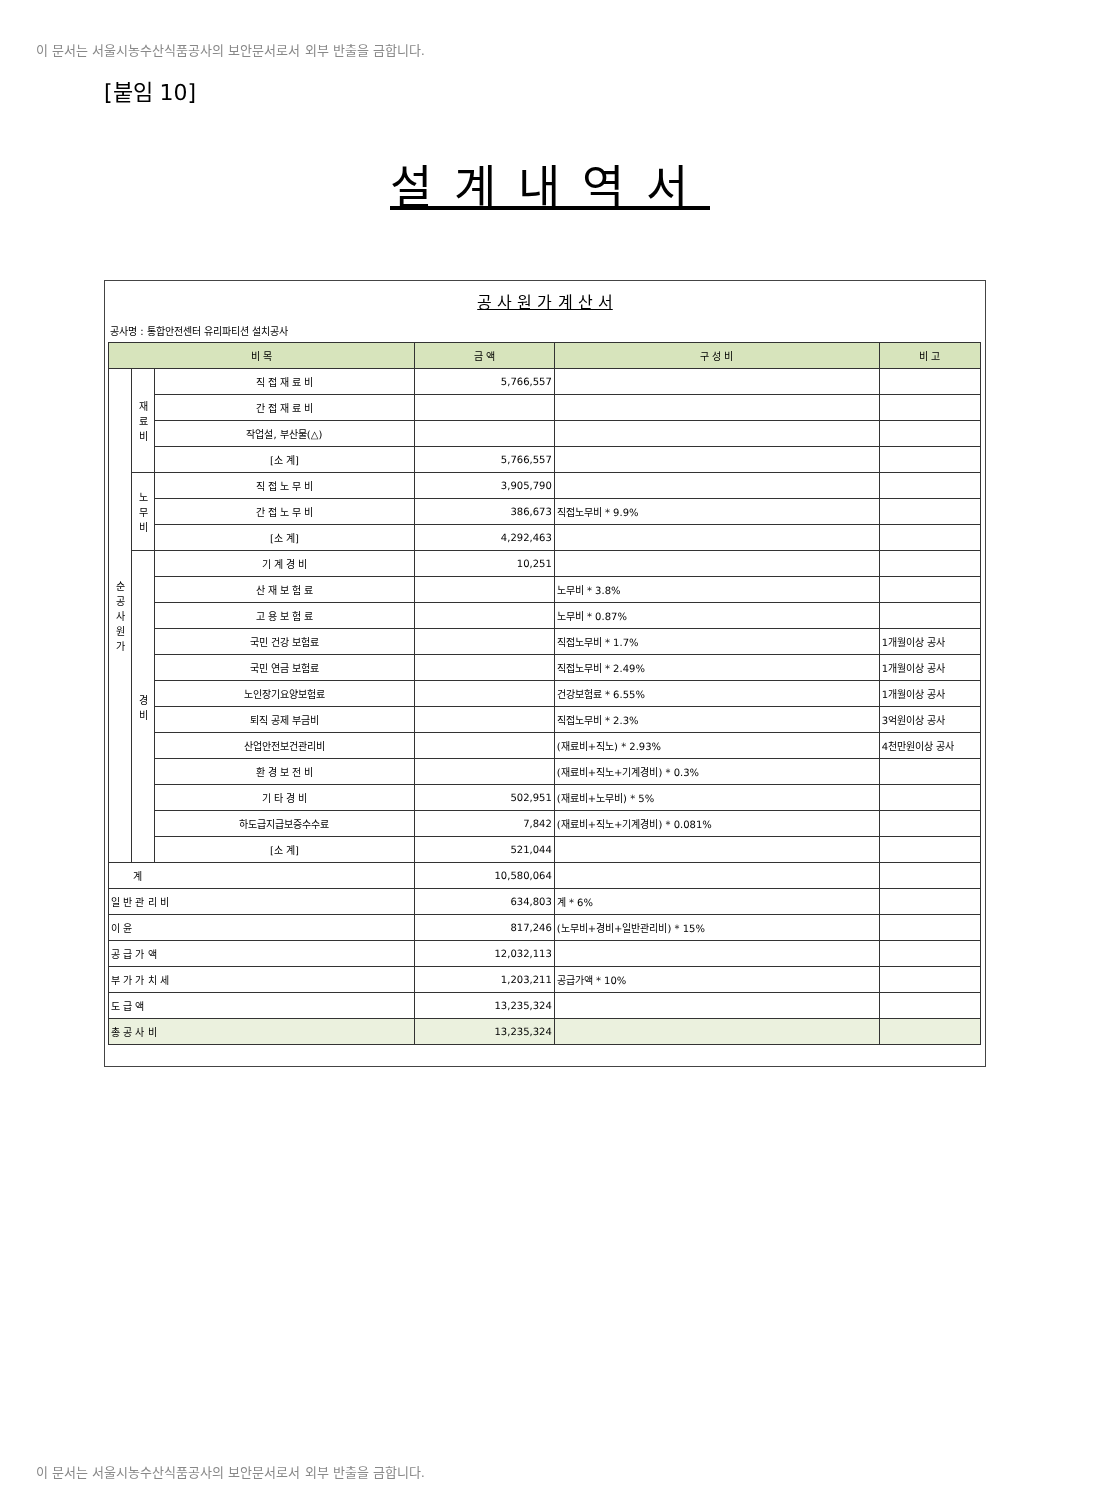이 문서는 서울시농수산식품공사의 보안문서로서 외부 반출을 금합니다.
[붙임 10]
설계내역서
공 사 원 가 계 산 서
공사명 : 통합안전센터 유리파티션 설치공사
| 비 목 | | | 금 액 | 구 성 비 | 비 고 |
| --- | --- | --- | --- | --- | --- |
| 순 공 사 원 가 | 재 료 비 | 직 접 재 료 비 | 5,766,557 | | |
| | | 간 접 재 료 비 | | | |
| | | 작업설, 부산물(△) | | | |
| | | [소 계] | 5,766,557 | | |
| | 노 무 비 | 직 접 노 무 비 | 3,905,790 | | |
| | | 간 접 노 무 비 | 386,673 | 직접노무비 * 9.9% | |
| | | [소 계] | 4,292,463 | | |
| | 경 비 | 기 계 경 비 | 10,251 | | |
| | | 산 재 보 험 료 | | 노무비 * 3.8% | |
| | | 고 용 보 험 료 | | 노무비 * 0.87% | |
| | | 국민 건강 보험료 | | 직접노무비 * 1.7% | 1개월이상 공사 |
| | | 국민 연금 보험료 | | 직접노무비 * 2.49% | 1개월이상 공사 |
| | | 노인장기요양보험료 | | 건강보험료 * 6.55% | 1개월이상 공사 |
| | | 퇴직 공제 부금비 | | 직접노무비 * 2.3% | 3억원이상 공사 |
| | | 산업안전보건관리비 | | (재료비+직노) * 2.93% | 4천만원이상 공사 |
| | | 환 경 보 전 비 | | (재료비+직노+기계경비) * 0.3% | |
| | | 기 타 경 비 | 502,951 | (재료비+노무비) * 5% | |
| | | 하도급지급보증수수료 | 7,842 | (재료비+직노+기계경비) * 0.081% | |
| | | [소 계] | 521,044 | | |
| 계 | | | 10,580,064 | | |
| 일 반 관 리 비 | | | 634,803 | 계 * 6% | |
| 이 윤 | | | 817,246 | (노무비+경비+일반관리비) * 15% | |
| 공 급 가 액 | | | 12,032,113 | | |
| 부 가 가 치 세 | | | 1,203,211 | 공급가액 * 10% | |
| 도 급 액 | | | 13,235,324 | | |
| 총 공 사 비 | | | 13,235,324 | | |
이 문서는 서울시농수산식품공사의 보안문서로서 외부 반출을 금합니다.